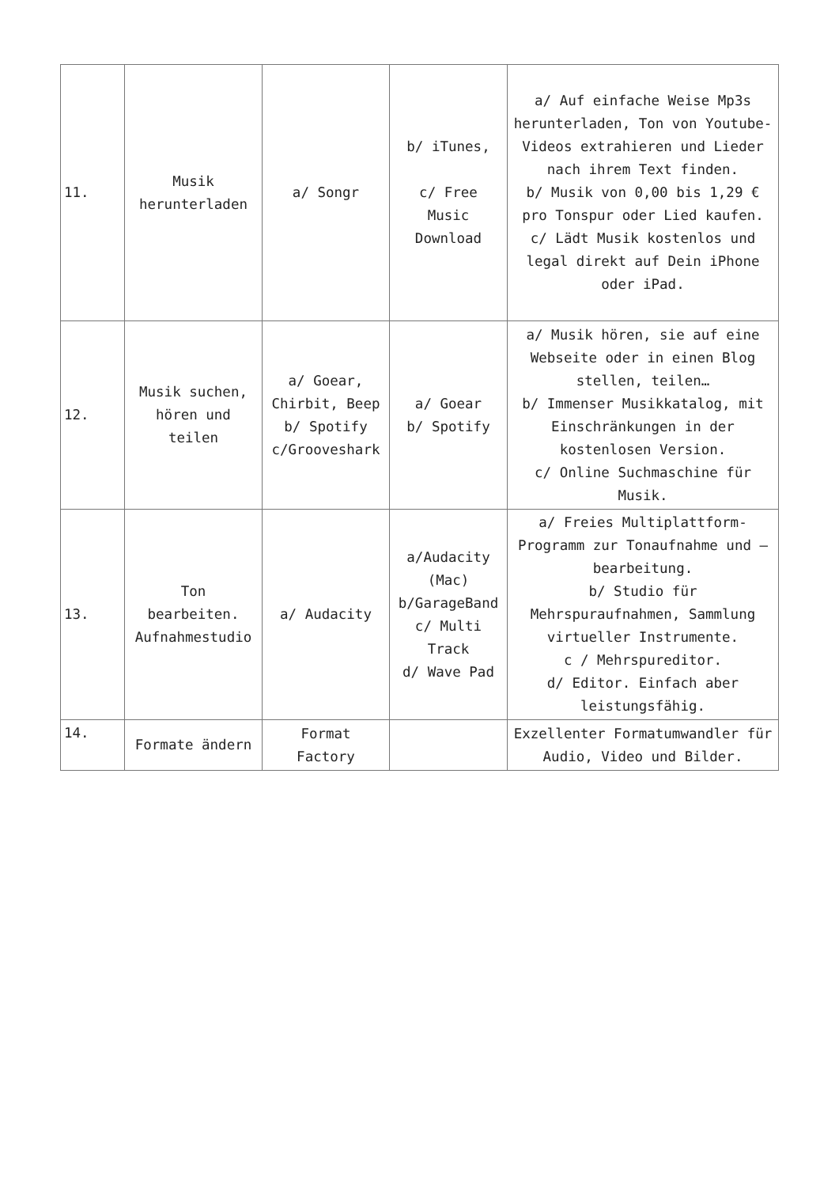| 11. | Musik herunterladen | a/ Songr | b/ iTunes, c/ Free Music Download | a/ Auf einfache Weise Mp3s herunterladen, Ton von Youtube-Videos extrahieren und Lieder nach ihrem Text finden. b/ Musik von 0,00 bis 1,29 € pro Tonspur oder Lied kaufen. c/ Lädt Musik kostenlos und legal direkt auf Dein iPhone oder iPad. |
| 12. | Musik suchen, hören und teilen | a/ Goear, Chirbit, Beep b/ Spotify c/Grooveshark | a/ Goear b/ Spotify | a/ Musik hören, sie auf eine Webseite oder in einen Blog stellen, teilen… b/ Immenser Musikkatalog, mit Einschränkungen in der kostenlosen Version. c/ Online Suchmaschine für Musik. |
| 13. | Ton bearbeiten. Aufnahmestudio | a/ Audacity | a/Audacity (Mac) b/GarageBand c/ Multi Track d/ Wave Pad | a/ Freies Multiplattform-Programm zur Tonaufnahme und –bearbeitung. b/ Studio für Mehrspuraufnahmen, Sammlung virtueller Instrumente. c / Mehrspureditor. d/ Editor. Einfach aber leistungsfähig. |
| 14. | Formate ändern | Format Factory | | Exzellenter Formatumwandler für Audio, Video und Bilder. |